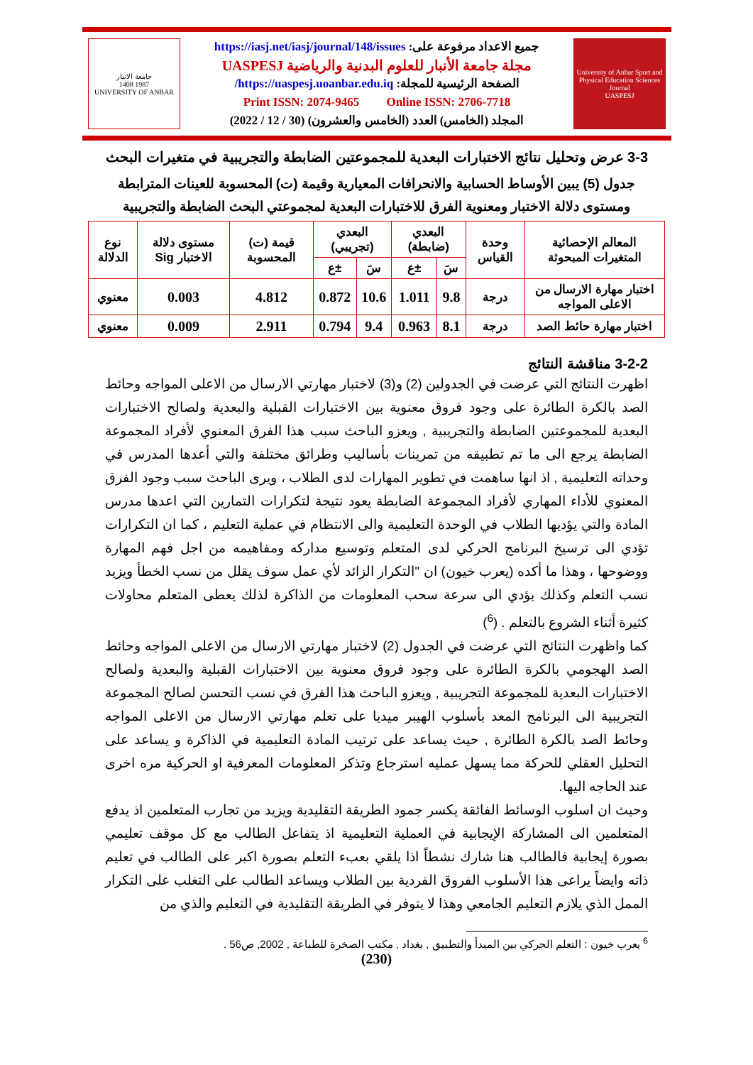University of Anbar Sport and Physical Education Sciences Journal
UASPESJ
جميع الاعداد مرفوعة على: https://iasj.net/iasj/journal/148/issues
مجلة جامعة الأنبار للعلوم البدنية والرياضية UASPESJ
الصفحة الرئيسية للمجلة: https://uaspesj.uoanbar.edu.iq/
Print ISSN: 2074-9465 Online ISSN: 2706-7718
المجلد (الخامس) العدد (الخامس والعشرون) (30 / 12 / 2022)
جامعة الانبار
1987 1408
UNIVERSITY OF ANBAR
3-3 عرض وتحليل نتائج الاختبارات البعدية للمجموعتين الضابطة والتجريبية في متغيرات البحث
جدول (5) يبين الأوساط الحسابية والانحرافات المعيارية وقيمة (ت) المحسوبة للعينات المترابطة ومستوى دلالة الاختبار ومعنوية الفرق للاختبارات البعدية لمجموعتي البحث الضابطة والتجريبية
| المعالم الإحصائية المتغيرات المبحوثة | وحدة القياس | البعدي (ضابطة) | | البعدي (تجريبي) | | قيمة (ت) المحسوبة | مستوى دلالة الاختبار Sig | نوع الدلالة |
| | | سَ | ±ع | سَ | ±ع | | | |
| اختبار مهارة الارسال من الاعلى المواجه | درجة | 9.8 | 1.011 | 10.6 | 0.872 | 4.812 | 0.003 | معنوي |
| اختبار مهارة حائط الصد | درجة | 8.1 | 0.963 | 9.4 | 0.794 | 2.911 | 0.009 | معنوي |
3-2-2 مناقشة النتائج
اظهرت النتائج التي عرضت في الجدولين (2) و(3) لاختبار مهارتي الارسال من الاعلى المواجه وحائط الصد بالكرة الطائرة على وجود فروق معنوية بين الاختبارات القبلية والبعدية ولصالح الاختبارات البعدية للمجموعتين الضابطة والتجريبية , ويعزو الباحث سبب هذا الفرق المعنوي لأفراد المجموعة الضابطة يرجع الى ما تم تطبيقه من تمرينات بأساليب وطرائق مختلفة والتي أعدها المدرس في وحداته التعليمية , اذ انها ساهمت في تطوير المهارات لدى الطلاب ، ويرى الباحث سبب وجود الفرق المعنوي للأداء المهاري لأفراد المجموعة الضابطة يعود نتيجة لتكرارات التمارين التي اعدها مدرس المادة والتي يؤديها الطلاب في الوحدة التعليمية والى الانتظام في عملية التعليم ، كما ان التكرارات تؤدي الى ترسيخ البرنامج الحركي لدى المتعلم وتوسيع مداركه ومفاهيمه من اجل فهم المهارة ووضوحها ، وهذا ما أكده (يعرب خيون) ان "التكرار الزائد لأي عمل سوف يقلل من نسب الخطأ ويزيد نسب التعلم وكذلك يؤدي الى سرعة سحب المعلومات من الذاكرة لذلك يعطى المتعلم محاولات كثيرة أثناء الشروع بالتعلم . (<sup>6</sup>)
كما واظهرت النتائج التي عرضت في الجدول (2) لاختبار مهارتي الارسال من الاعلى المواجه وحائط الصد الهجومي بالكرة الطائرة على وجود فروق معنوية بين الاختبارات القبلية والبعدية ولصالح الاختبارات البعدية للمجموعة التجريبية , ويعزو الباحث هذا الفرق في نسب التحسن لصالح المجموعة التجريبية الى البرنامج المعد بأسلوب الهيبر ميديا على تعلم مهارتي الارسال من الاعلى المواجه وحائط الصد بالكرة الطائرة , حيث يساعد على ترتيب المادة التعليمية في الذاكرة و يساعد على التحليل العقلي للحركة مما يسهل عمليه استرجاع وتذكر المعلومات المعرفية او الحركية مره اخرى عند الحاجه اليها.
وحيث ان اسلوب الوسائط الفائقة يكسر جمود الطريقة التقليدية ويزيد من تجارب المتعلمين اذ يدفع المتعلمين الى المشاركة الإيجابية في العملية التعليمية اذ يتفاعل الطالب مع كل موقف تعليمي بصورة إيجابية فالطالب هنا شارك نشطاً اذا يلقي بعبء التعلم بصورة اكبر على الطالب في تعليم ذاته وايضاً يراعى هذا الأسلوب الفروق الفردية بين الطلاب ويساعد الطالب على التغلب على التكرار الممل الذي يلازم التعليم الجامعي وهذا لا يتوفر في الطريقة التقليدية في التعليم والذي من
<sup>6</sup> يعرب خيون : التعلم الحركي بين المبدأ والتطبيق , بغداد , مكتب الصخرة للطباعة , 2002, ص56 .
(230)